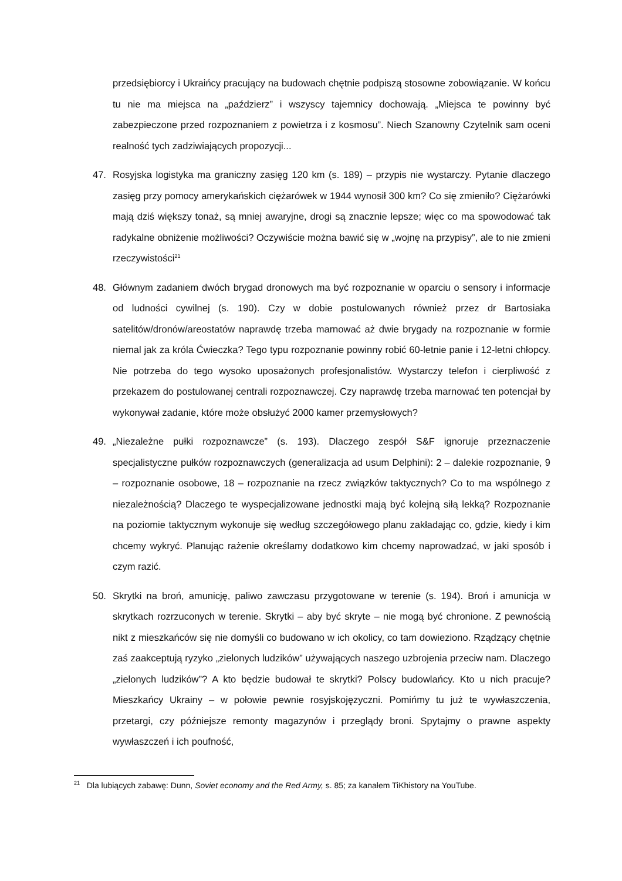przedsiębiorcy i Ukraińcy pracujący na budowach chętnie podpiszą stosowne zobowiązanie. W końcu tu nie ma miejsca na „paździerz” i wszyscy tajemnicy dochowają. „Miejsca te powinny być zabezpieczone przed rozpoznaniem z powietrza i z kosmosu”. Niech Szanowny Czytelnik sam oceni realność tych zadziwiających propozycji...
47. Rosyjska logistyka ma graniczny zasięg 120 km (s. 189) – przypis nie wystarczy. Pytanie dlaczego zasięg przy pomocy amerykańskich ciężarówek w 1944 wynosił 300 km? Co się zmieniło? Ciężarówki mają dziś większy tonaż, są mniej awaryjne, drogi są znacznie lepsze; więc co ma spowodować tak radykalne obniżenie możliwości? Oczywiście można bawić się w „wojnę na przypisy”, ale to nie zmieni rzeczywistości<sup>21</sup>
48. Głównym zadaniem dwóch brygad dronowych ma być rozpoznanie w oparciu o sensory i informacje od ludności cywilnej (s. 190). Czy w dobie postulowanych również przez dr Bartosiaka satelitów/dronów/areostatów naprawdę trzeba marnować aż dwie brygady na rozpoznanie w formie niemal jak za króla Ćwieczka? Tego typu rozpoznanie powinny robić 60-letnie panie i 12-letni chłopcy. Nie potrzeba do tego wysoko uposażonych profesjonalistów. Wystarczy telefon i cierpliwość z przekazem do postulowanej centrali rozpoznawczej. Czy naprawdę trzeba marnować ten potencjał by wykonywał zadanie, które może obsłużyć 2000 kamer przemysłowych?
49. „Niezależne pułki rozpoznawcze” (s. 193). Dlaczego zespół S&F ignoruje przeznaczenie specjalistyczne pułków rozpoznawczych (generalizacja ad usum Delphini): 2 – dalekie rozpoznanie, 9 – rozpoznanie osobowe, 18 – rozpoznanie na rzecz związków taktycznych? Co to ma wspólnego z niezależnością? Dlaczego te wyspecjalizowane jednostki mają być kolejną siłą lekką? Rozpoznanie na poziomie taktycznym wykonuje się według szczegółowego planu zakładając co, gdzie, kiedy i kim chcemy wykryć. Planując rażenie określamy dodatkowo kim chcemy naprowadzać, w jaki sposób i czym razić.
50. Skrytki na broń, amunicję, paliwo zawczasu przygotowane w terenie (s. 194). Broń i amunicja w skrytkach rozrzuconych w terenie. Skrytki – aby być skryte – nie mogą być chronione. Z pewnością nikt z mieszkańców się nie domyśli co budowano w ich okolicy, co tam dowieziono. Rządzący chętnie zaś zaakceptują ryzyko „zielonych ludzików” używających naszego uzbrojenia przeciw nam. Dlaczego „zielonych ludzików”? A kto będzie budował te skrytki? Polscy budowlańcy. Kto u nich pracuje? Mieszkańcy Ukrainy – w połowie pewnie rosyjskojęzyczni. Pomińmy tu już te wywłaszczenia, przetargi, czy późniejsze remonty magazynów i przeglądy broni. Spytajmy o prawne aspekty wywłaszczeń i ich poufność,
<sup>21</sup> Dla lubiących zabawę: Dunn, Soviet economy and the Red Army, s. 85; za kanałem TiKhistory na YouTube.